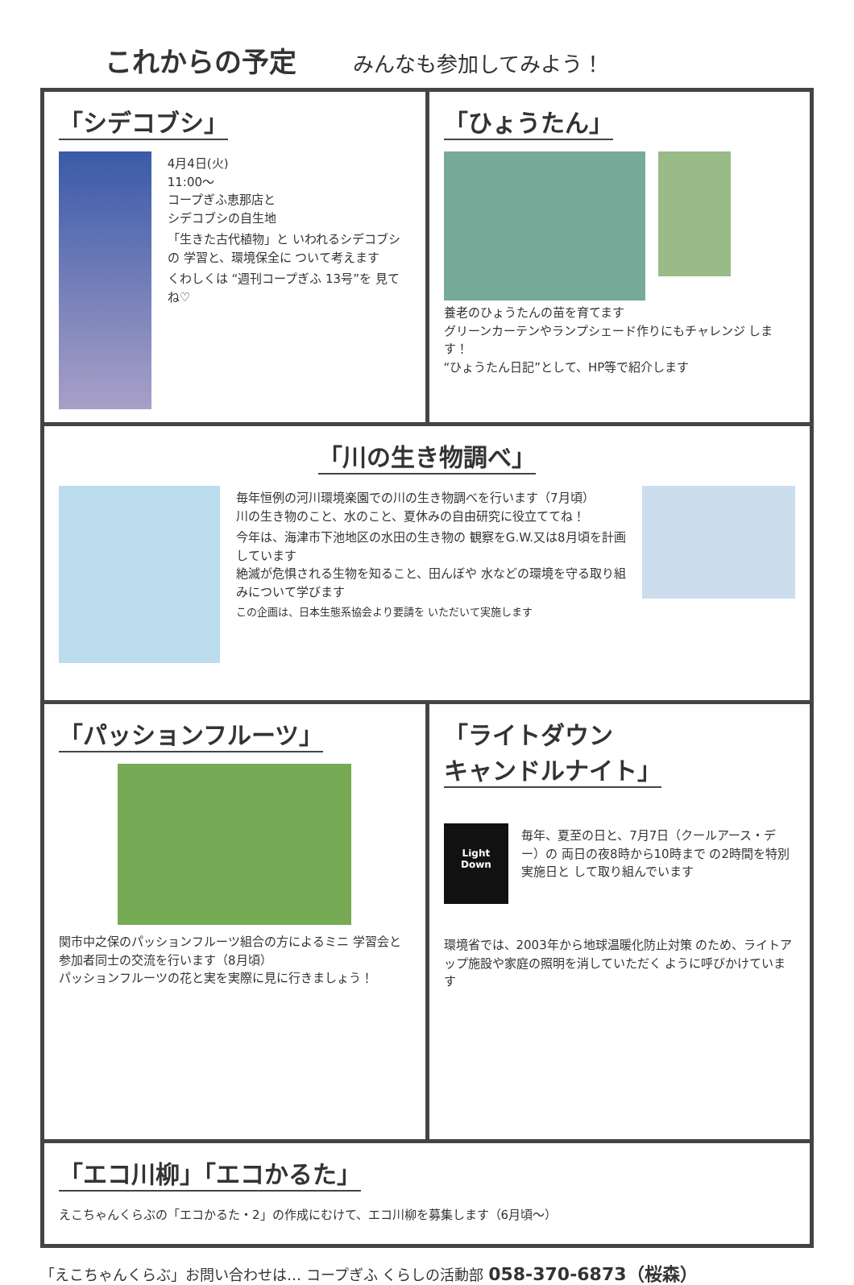これからの予定 みんなも参加してみよう！
「シデコブシ」
4月4日(火)
11:00～
コープぎふ恵那店と
シデコブシの自生地
「生きた古代植物」と いわれるシデコブシの 学習と、環境保全に ついて考えます
くわしくは “週刊コープぎふ 13号”を 見てね♡
「ひょうたん」
養老のひょうたんの苗を育てます
グリーンカーテンやランプシェード作りにもチャレンジ します！
“ひょうたん日記”として、HP等で紹介します
「川の生き物調べ」
毎年恒例の河川環境楽園での川の生き物調べを行います（7月頃）
川の生き物のこと、水のこと、夏休みの自由研究に役立ててね！
今年は、海津市下池地区の水田の生き物の 観察をG.W.又は8月頃を計画しています
絶滅が危惧される生物を知ること、田んぼや 水などの環境を守る取り組みについて学びます
この企画は、日本生態系協会より要請を いただいて実施します
「パッションフルーツ」
関市中之保のパッションフルーツ組合の方によるミニ 学習会と参加者同士の交流を行います（8月頃）
パッションフルーツの花と実を実際に見に行きましょう！
「ライトダウン
キャンドルナイト」
Light
Down
毎年、夏至の日と、7月7日（クールアース・デー）の 両日の夜8時から10時まで の2時間を特別実施日と して取り組んでいます
環境省では、2003年から地球温暖化防止対策 のため、ライトアップ施設や家庭の照明を消していただく ように呼びかけています
「エコ川柳」「エコかるた」
えこちゃんくらぶの「エコかるた・2」の作成にむけて、エコ川柳を募集します（6月頃～）
「えこちゃんくらぶ」お問い合わせは… コープぎふ くらしの活動部 058-370-6873（桜森）